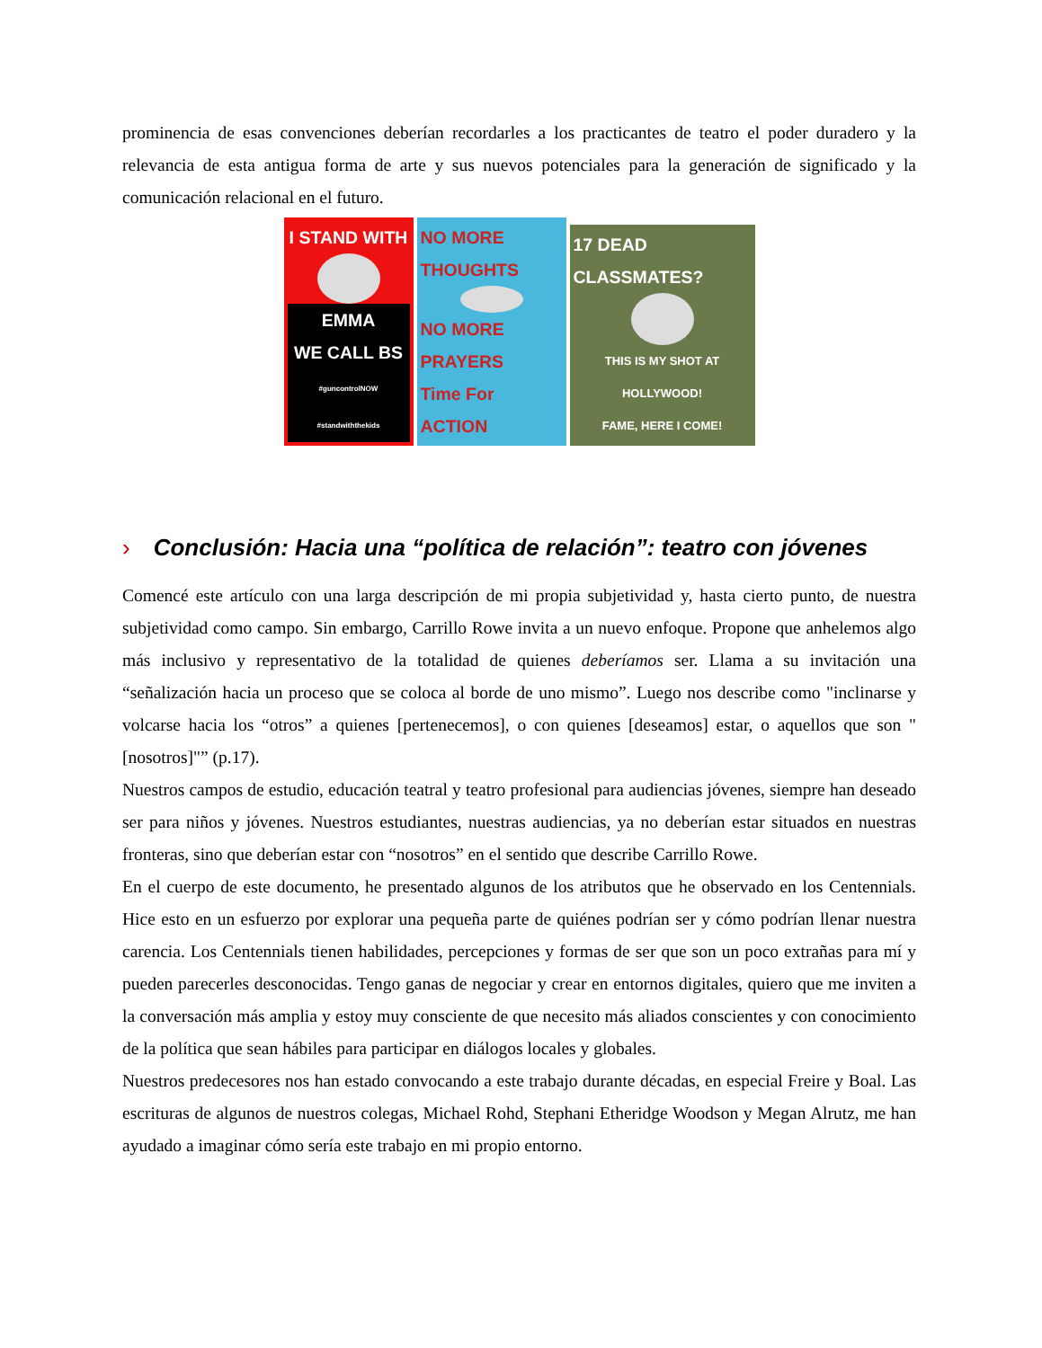prominencia de esas convenciones deberían recordarles a los practicantes de teatro el poder duradero y la relevancia de esta antigua forma de arte y sus nuevos potenciales para la generación de significado y la comunicación relacional en el futuro.
I STAND WITH
EMMA
WE CALL BS
#guncontrolNOW #standwiththekids
NO MORE THOUGHTS
NO MORE PRAYERS
Time For ACTION
17 DEAD CLASSMATES?
THIS IS MY SHOT AT HOLLYWOOD!
FAME, HERE I COME!
› Conclusión: Hacia una “política de relación”: teatro con jóvenes
Comencé este artículo con una larga descripción de mi propia subjetividad y, hasta cierto punto, de nuestra subjetividad como campo. Sin embargo, Carrillo Rowe invita a un nuevo enfoque. Propone que anhelemos algo más inclusivo y representativo de la totalidad de quienes deberíamos ser. Llama a su invitación una “señalización hacia un proceso que se coloca al borde de uno mismo”. Luego nos describe como "inclinarse y volcarse hacia los “otros” a quienes [pertenecemos], o con quienes [deseamos] estar, o aquellos que son "[nosotros]"” (p.17).
Nuestros campos de estudio, educación teatral y teatro profesional para audiencias jóvenes, siempre han deseado ser para niños y jóvenes. Nuestros estudiantes, nuestras audiencias, ya no deberían estar situados en nuestras fronteras, sino que deberían estar con “nosotros” en el sentido que describe Carrillo Rowe.
En el cuerpo de este documento, he presentado algunos de los atributos que he observado en los Centennials. Hice esto en un esfuerzo por explorar una pequeña parte de quiénes podrían ser y cómo podrían llenar nuestra carencia. Los Centennials tienen habilidades, percepciones y formas de ser que son un poco extrañas para mí y pueden parecerles desconocidas. Tengo ganas de negociar y crear en entornos digitales, quiero que me inviten a la conversación más amplia y estoy muy consciente de que necesito más aliados conscientes y con conocimiento de la política que sean hábiles para participar en diálogos locales y globales.
Nuestros predecesores nos han estado convocando a este trabajo durante décadas, en especial Freire y Boal. Las escrituras de algunos de nuestros colegas, Michael Rohd, Stephani Etheridge Woodson y Megan Alrutz, me han ayudado a imaginar cómo sería este trabajo en mi propio entorno.